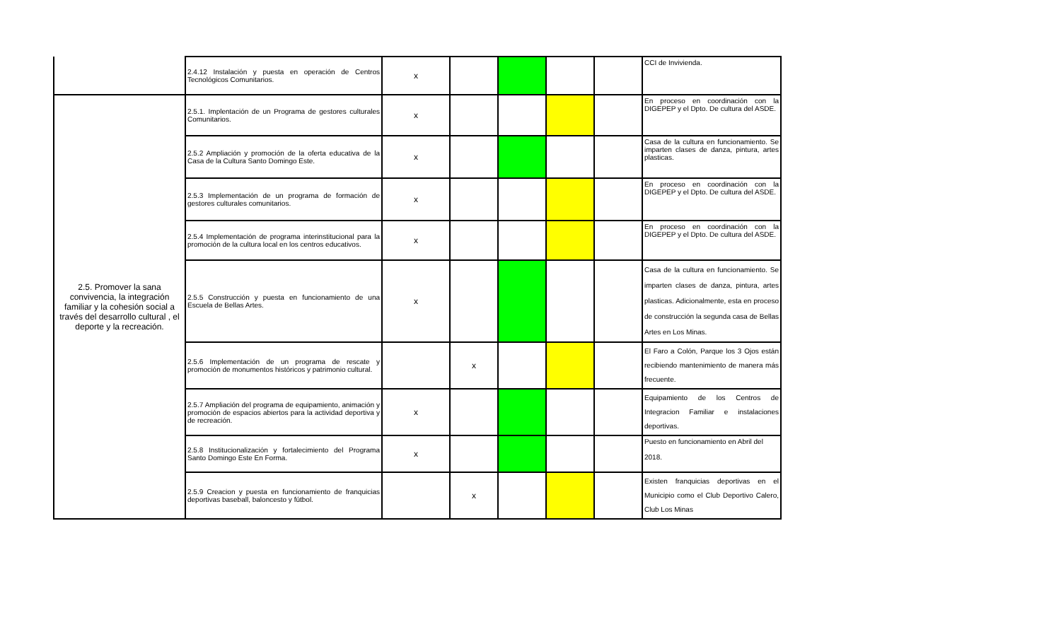| | 2.4.12 Instalación y puesta en operación de Centros Tecnológicos Comunitarios. | x | | | | | CCI de Invivienda. |
| 2.5. Promover la sana convivencia, la integración familiar y la cohesión social a través del desarrollo cultural , el deporte y la recreación. | 2.5.1. Implentación de un Programa de gestores culturales Comunitarios. | x | | | | | En proceso en coordinación con la DIGEPEP y el Dpto. De cultura del ASDE. |
| | 2.5.2 Ampliación y promoción de la oferta educativa de la Casa de la Cultura Santo Domingo Este. | x | | | | | Casa de la cultura en funcionamiento. Se imparten clases de danza, pintura, artes plasticas. |
| | 2.5.3 Implementación de un programa de formación de gestores culturales comunitarios. | x | | | | | En proceso en coordinación con la DIGEPEP y el Dpto. De cultura del ASDE. |
| | 2.5.4 Implementación de programa interinstitucional para la promoción de la cultura local en los centros educativos. | x | | | | | En proceso en coordinación con la DIGEPEP y el Dpto. De cultura del ASDE. |
| | 2.5.5 Construcción y puesta en funcionamiento de una Escuela de Bellas Artes. | x | | | | | Casa de la cultura en funcionamiento. Se imparten clases de danza, pintura, artes plasticas. Adicionalmente, esta en proceso de construcción la segunda casa de Bellas Artes en Los Minas. |
| | 2.5.6 Implementación de un programa de rescate y promoción de monumentos históricos y patrimonio cultural. | | x | | | | El Faro a Colón, Parque los 3 Ojos están recibiendo mantenimiento de manera más frecuente. |
| | 2.5.7 Ampliación del programa de equipamiento, animación y promoción de espacios abiertos para la actividad deportiva y de recreación. | x | | | | | Equipamiento de los Centros de Integracion Familiar e instalaciones deportivas. |
| | 2.5.8 Institucionalización y fortalecimiento del Programa Santo Domingo Este En Forma. | x | | | | | Puesto en funcionamiento en Abril del 2018. |
| | 2.5.9 Creacion y puesta en funcionamiento de franquicias deportivas baseball, baloncesto y fútbol. | | x | | | | Existen franquicias deportivas en el Municipio como el Club Deportivo Calero, Club Los Minas |